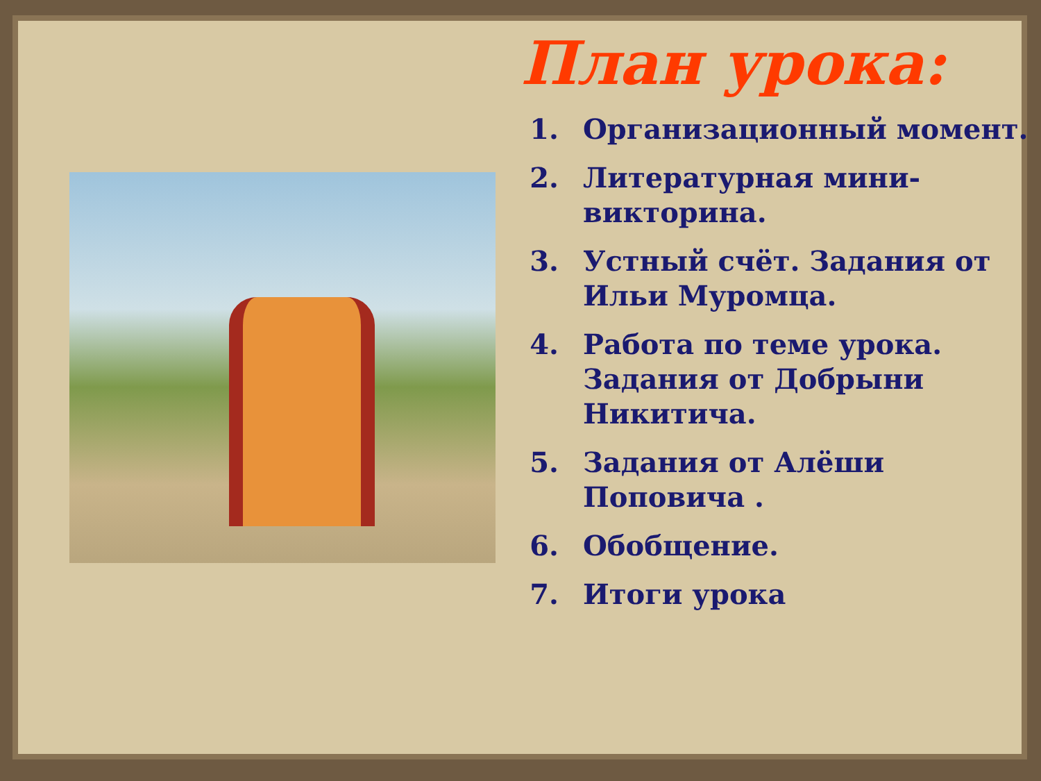План урока:
1. Организационный момент.
2. Литературная мини-викторина.
3. Устный счёт. Задания от Ильи Муромца.
4. Работа по теме урока. Задания от Добрыни Никитича.
5. Задания от Алёши Поповича .
6. Обобщение.
7. Итоги урока